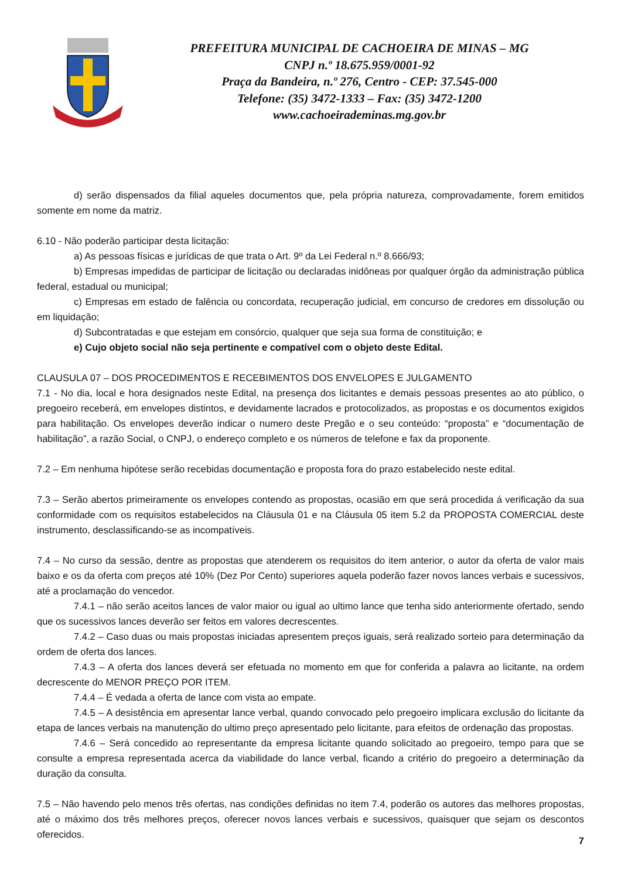PREFEITURA MUNICIPAL DE CACHOEIRA DE MINAS – MG
CNPJ n.º 18.675.959/0001-92
Praça da Bandeira, n.º 276, Centro - CEP: 37.545-000
Telefone: (35) 3472-1333 – Fax: (35) 3472-1200
www.cachoeirademinas.mg.gov.br
d) serão dispensados da filial aqueles documentos que, pela própria natureza, comprovadamente, forem emitidos somente em nome da matriz.
6.10 - Não poderão participar desta licitação:
a) As pessoas físicas e jurídicas de que trata o Art. 9º da Lei Federal n.º 8.666/93;
b) Empresas impedidas de participar de licitação ou declaradas inidôneas por qualquer órgão da administração pública federal, estadual ou municipal;
c) Empresas em estado de falência ou concordata, recuperação judicial, em concurso de credores em dissolução ou em liquidação;
d) Subcontratadas e que estejam em consórcio, qualquer que seja sua forma de constituição; e
e) Cujo objeto social não seja pertinente e compatível com o objeto deste Edital.
CLAUSULA 07 – DOS PROCEDIMENTOS E RECEBIMENTOS DOS ENVELOPES E JULGAMENTO
7.1 - No dia, local e hora designados neste Edital, na presença dos licitantes e demais pessoas presentes ao ato público, o pregoeiro receberá, em envelopes distintos, e devidamente lacrados e protocolizados, as propostas e os documentos exigidos para habilitação. Os envelopes deverão indicar o numero deste Pregão e o seu conteúdo: “proposta” e “documentação de habilitação”, a razão Social, o CNPJ, o endereço completo e os números de telefone e fax da proponente.
7.2 – Em nenhuma hipótese serão recebidas documentação e proposta fora do prazo estabelecido neste edital.
7.3 – Serão abertos primeiramente os envelopes contendo as propostas, ocasião em que será procedida á verificação da sua conformidade com os requisitos estabelecidos na Cláusula 01 e na Cláusula 05 item 5.2 da PROPOSTA COMERCIAL deste instrumento, desclassificando-se as incompatíveis.
7.4 – No curso da sessão, dentre as propostas que atenderem os requisitos do item anterior, o autor da oferta de valor mais baixo e os da oferta com preços até 10% (Dez Por Cento) superiores aquela poderão fazer novos lances verbais e sucessivos, até a proclamação do vencedor.
7.4.1 – não serão aceitos lances de valor maior ou igual ao ultimo lance que tenha sido anteriormente ofertado, sendo que os sucessivos lances deverão ser feitos em valores decrescentes.
7.4.2 – Caso duas ou mais propostas iniciadas apresentem preços iguais, será realizado sorteio para determinação da ordem de oferta dos lances.
7.4.3 – A oferta dos lances deverá ser efetuada no momento em que for conferida a palavra ao licitante, na ordem decrescente do MENOR PREÇO POR ITEM.
7.4.4 – É vedada a oferta de lance com vista ao empate.
7.4.5 – A desistência em apresentar lance verbal, quando convocado pelo pregoeiro implicara exclusão do licitante da etapa de lances verbais na manutenção do ultimo preço apresentado pelo licitante, para efeitos de ordenação das propostas.
7.4.6 – Será concedido ao representante da empresa licitante quando solicitado ao pregoeiro, tempo para que se consulte a empresa representada acerca da viabilidade do lance verbal, ficando a critério do pregoeiro a determinação da duração da consulta.
7.5 – Não havendo pelo menos três ofertas, nas condições definidas no item 7.4, poderão os autores das melhores propostas, até o máximo dos três melhores preços, oferecer novos lances verbais e sucessivos, quaisquer que sejam os descontos oferecidos.
7